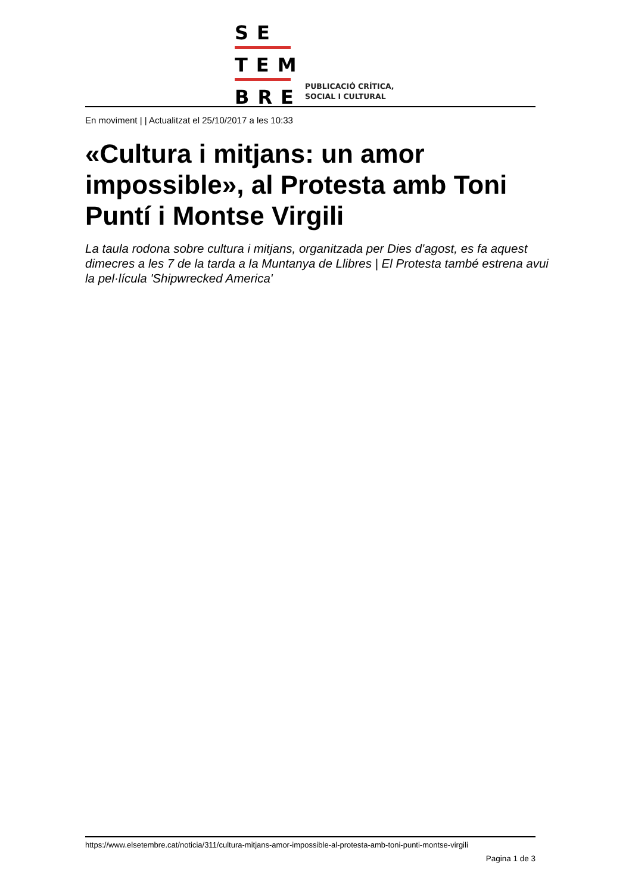SE
TEM
BRE
PUBLICACIÓ CRÍTICA,
SOCIAL I CULTURAL
En moviment | | Actualitzat el 25/10/2017 a les 10:33
«Cultura i mitjans: un amor impossible», al Protesta amb Toni Puntí i Montse Virgili
La taula rodona sobre cultura i mitjans, organitzada per Dies d'agost, es fa aquest dimecres a les 7 de la tarda a la Muntanya de Llibres | El Protesta també estrena avui la pel·lícula 'Shipwrecked America'
https://www.elsetembre.cat/noticia/311/cultura-mitjans-amor-impossible-al-protesta-amb-toni-punti-montse-virgili
Pagina 1 de 3